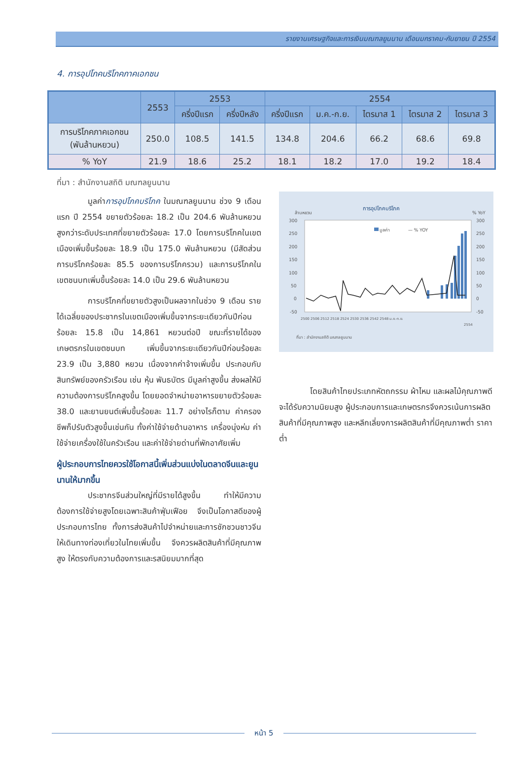รายงานเศรษฐกิจและการเงินมณฑลยูนนาน เดือนมกราคม-กันยายน ปี 2554
4. การอุปโภคบริโภคภาคเอกชน
| | 2553 | 2553 | | 2554 | | | | |
| --- | --- | --- | --- | --- | --- | --- | --- | --- |
| | | ครึ่งปีแรก | ครึ่งปีหลัง | ครึ่งปีแรก | ม.ค.-ก.ย. | ไตรมาส 1 | ไตรมาส 2 | ไตรมาส 3 |
| การบริโภคภาคเอกชน (พันล้านหยวน) | 250.0 | 108.5 | 141.5 | 134.8 | 204.6 | 66.2 | 68.6 | 69.8 |
| % YoY | 21.9 | 18.6 | 25.2 | 18.1 | 18.2 | 17.0 | 19.2 | 18.4 |
ที่มา : สำนักงานสถิติ มณฑลยูนนาน
มูลค่าการอุปโภคบริโภค ในมณฑลยูนนาน ช่วง 9 เดือนแรก ปี 2554 ขยายตัวร้อยละ 18.2 เป็น 204.6 พันล้านหยวน สูงกว่าระดับประเทศที่ขยายตัวร้อยละ 17.0 โดยการบริโภคในเขตเมืองเพิ่มขึ้นร้อยละ 18.9 เป็น 175.0 พันล้านหยวน (มีสัดส่วนการบริโภคร้อยละ 85.5 ของการบริโภครวม) และการบริโภคในเขตชนบทเพิ่มขึ้นร้อยละ 14.0 เป็น 29.6 พันล้านหยวน
การบริโภคที่ขยายตัวสูงเป็นผลจากในช่วง 9 เดือน รายได้เฉลี่ยของประชากรในเขตเมืองเพิ่มขึ้นจากระยะเดียวกันปีก่อนร้อยละ 15.8 เป็น 14,861 หยวนต่อปี ขณะที่รายได้ของเกษตรกรในเขตชนบท เพิ่มขึ้นจากระยะเดียวกันปีก่อนร้อยละ 23.9 เป็น 3,880 หยวน เนื่องจากค่าจ้างเพิ่มขึ้น ประกอบกับสินทรัพย์ของครัวเรือน เช่น หุ้น พันธบัตร มีมูลค่าสูงขึ้น ส่งผลให้มีความต้องการบริโภคสูงขึ้น โดยยอดจำหน่ายอาหารขยายตัวร้อยละ 38.0 และยานยนต์เพิ่มขึ้นร้อยละ 11.7 อย่างไรก็ตาม ค่าครองชีพก็ปรับตัวสูงขึ้นเช่นกัน ทั้งค่าใช้จ่ายด้านอาหาร เครื่องนุ่งห่ม ค่าใช้จ่ายเครื่องใช้ในครัวเรือน และค่าใช้จ่ายด่านที่พักอาศัยเพิ่ม
ผู้ประกอบการไทยควรใช้โอกาสนี้เพิ่มส่วนแบ่งในตลาดจีนและยูนนานให้มากขึ้น
ประชากรจีนส่วนใหญ่ที่มีรายได้สูงขึ้น ทำให้มีความต้องการใช้จ่ายสูงโดยเฉพาะสินค้าฟุ่มเฟือย จึงเป็นโอกาสดีของผู้ประกอบการไทย ทั้งการส่งสินค้าไปจำหน่ายและการชักชวนชาวจีนให้เดินทางท่องเที่ยวในไทยเพิ่มขึ้น จึงควรผลิตสินค้าที่มีคุณภาพสูง ให้ตรงกับความต้องการและรสนิยมมากที่สุด
การอุปโภคบริโภค
ล้านหยวน
% YoY
300
250
200
150
100
50
0
-50
300
250
200
150
100
50
0
-50
มูลค่า
— % YOY
2500 2506 2512 2518 2524 2530 2536 2542 2548 ม.ค.-ก.ย.
2554
ที่มา : สำนักงานสถิติ มณฑลยูนนาน
โดยสินค้าไทยประเภทหัตถกรรม ผ้าไหม และผลไม้คุณภาพดี จะได้รับความนิยมสูง ผู้ประกอบการและเกษตรกรจึงควรเน้นการผลิตสินค้าที่มีคุณภาพสูง และหลีกเลี่ยงการผลิตสินค้าที่มีคุณภาพต่ำ ราคาต่ำ
หน้า 5